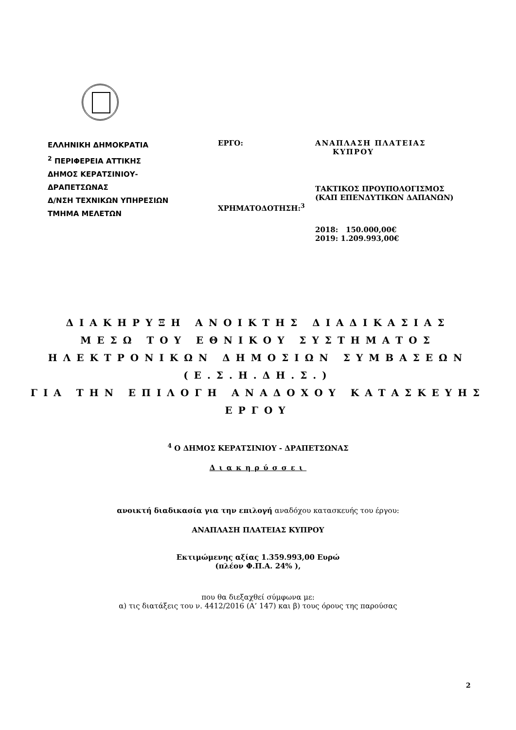ΕΛΛΗΝΙΚΗ ΔΗΜΟΚΡΑΤΙΑ
<sup>2</sup> ΠΕΡΙΦΕΡΕΙΑ ΑΤΤΙΚΗΣ
ΔΗΜΟΣ ΚΕΡΑΤΣΙΝΙΟΥ-
ΔΡΑΠΕΤΣΩΝΑΣ
Δ/ΝΣΗ ΤΕΧΝΙΚΩΝ ΥΠΗΡΕΣΙΩΝ
ΤΜΗΜΑ ΜΕΛΕΤΩΝ
ΕΡΓΟ:
ΧΡΗΜΑΤΟΔΟΤΗΣΗ:<sup>3</sup>
ΑΝΑΠΛΑΣΗ ΠΛΑΤΕΙΑΣ
ΚΥΠΡΟΥ
ΤΑΚΤΙΚΟΣ ΠΡΟΥΠΟΛΟΓΙΣΜΟΣ
(ΚΑΠ ΕΠΕΝΔΥΤΙΚΩΝ ΔΑΠΑΝΩΝ)
2018: 150.000,00€
2019: 1.209.993,00€
ΔΙΑΚΗΡΥΞΗ ΑΝΟΙΚΤΗΣ ΔΙΑΔΙΚΑΣΙΑΣ
ΜΕΣΩ ΤΟΥ ΕΘΝΙΚΟΥ ΣΥΣΤΗΜΑΤΟΣ
ΗΛΕΚΤΡΟΝΙΚΩΝ ΔΗΜΟΣΙΩΝ ΣΥΜΒΑΣΕΩΝ
(Ε.Σ.Η.ΔΗ.Σ.)
ΓΙΑ ΤΗΝ ΕΠΙΛΟΓΗ ΑΝΑΔΟΧΟΥ ΚΑΤΑΣΚΕΥΗΣ
ΕΡΓΟΥ
<sup>4</sup> Ο ΔΗΜΟΣ ΚΕΡΑΤΣΙΝΙΟΥ - ΔΡΑΠΕΤΣΩΝΑΣ
Διακηρύσσει
ανοικτή διαδικασία για την επιλογή αναδόχου κατασκευής του έργου:
ΑΝΑΠΛΑΣΗ ΠΛΑΤΕΙΑΣ ΚΥΠΡΟΥ
Εκτιμώμενης αξίας 1.359.993,00 Ευρώ
(πλέον Φ.Π.Α. 24% ),
που θα διεξαχθεί σύμφωνα με:
α) τις διατάξεις του ν. 4412/2016 (Α’ 147) και β) τους όρους της παρούσας
2